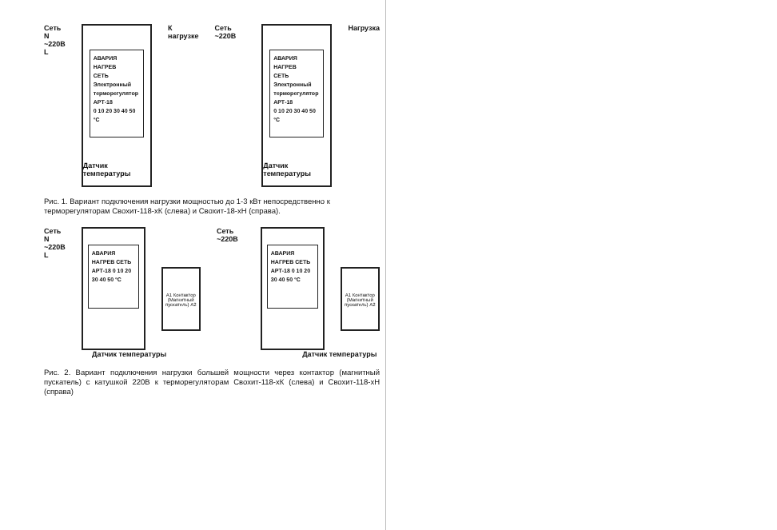Сеть N
~220В L
АВАРИЯ
НАГРЕВ
СЕТЬ
Электронный терморегулятор АРТ-18
0 10 20 30 40 50 °C
Датчик температуры
К нагрузке Сеть ~220В
АВАРИЯ
НАГРЕВ
СЕТЬ
Электронный терморегулятор АРТ-18
0 10 20 30 40 50 °C
Датчик температуры
Нагрузка
Рис. 1. Вариант подключения нагрузки мощностью до 1-3 кВт непосредственно к терморегуляторам Свохит-118-хК (слева) и Свохит-18-хН (справа).
Сеть N
~220В L
АВАРИЯ НАГРЕВ СЕТЬ
АРТ-18 0 10 20 30 40 50 °C
А1 Контактор (Магнитный пускатель) А2
Сеть ~220В
АВАРИЯ НАГРЕВ СЕТЬ
АРТ-18 0 10 20 30 40 50 °C
А1 Контактор (Магнитный пускатель) А2
Датчик температуры Датчик температуры
Рис. 2. Вариант подключения нагрузки большей мощности через контактор (магнитный пускатель) с катушкой 220В к терморегуляторам Свохит-118-хК (слева) и Свохит-118-хН (справа)